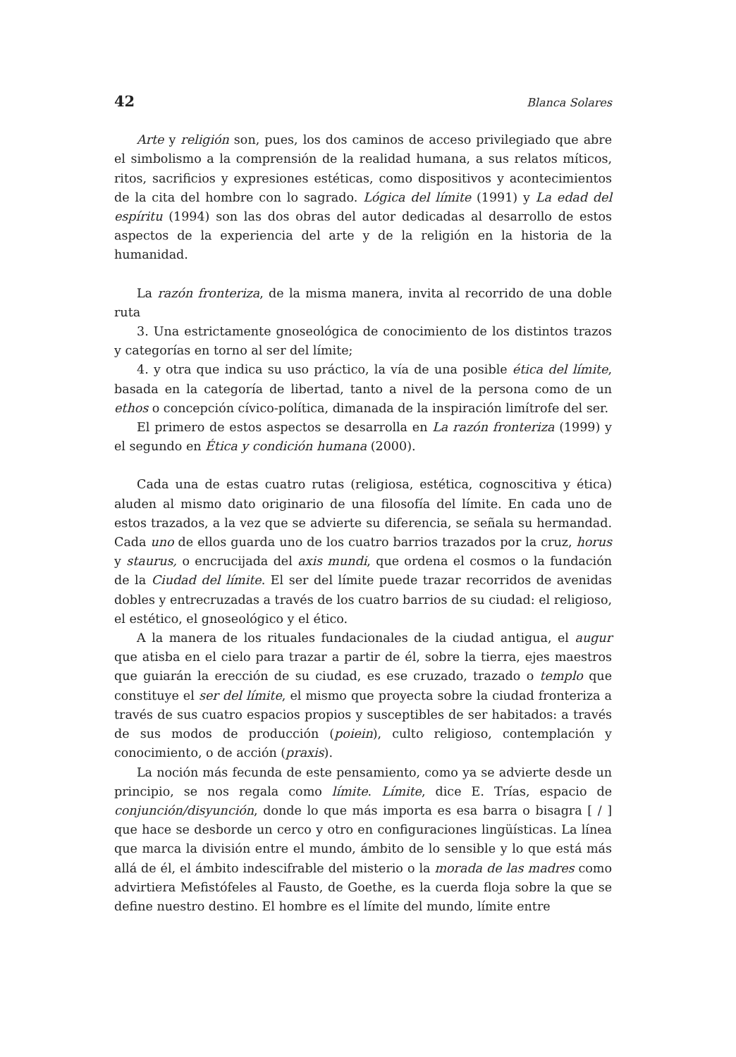42 Blanca Solares
Arte y religión son, pues, los dos caminos de acceso privilegiado que abre el simbolismo a la comprensión de la realidad humana, a sus relatos míticos, ritos, sacrificios y expresiones estéticas, como dispositivos y acontecimientos de la cita del hombre con lo sagrado. Lógica del límite (1991) y La edad del espíritu (1994) son las dos obras del autor dedicadas al desarrollo de estos aspectos de la experiencia del arte y de la religión en la historia de la humanidad.
La razón fronteriza, de la misma manera, invita al recorrido de una doble ruta
3. Una estrictamente gnoseológica de conocimiento de los distintos trazos y categorías en torno al ser del límite;
4. y otra que indica su uso práctico, la vía de una posible ética del límite, basada en la categoría de libertad, tanto a nivel de la persona como de un ethos o concepción cívico-política, dimanada de la inspiración limítrofe del ser.
El primero de estos aspectos se desarrolla en La razón fronteriza (1999) y el segundo en Ética y condición humana (2000).
Cada una de estas cuatro rutas (religiosa, estética, cognoscitiva y ética) aluden al mismo dato originario de una filosofía del límite. En cada uno de estos trazados, a la vez que se advierte su diferencia, se señala su hermandad. Cada uno de ellos guarda uno de los cuatro barrios trazados por la cruz, horus y staurus, o encrucijada del axis mundi, que ordena el cosmos o la fundación de la Ciudad del límite. El ser del límite puede trazar recorridos de avenidas dobles y entrecruzadas a través de los cuatro barrios de su ciudad: el religioso, el estético, el gnoseológico y el ético.
A la manera de los rituales fundacionales de la ciudad antigua, el augur que atisba en el cielo para trazar a partir de él, sobre la tierra, ejes maestros que guiarán la erección de su ciudad, es ese cruzado, trazado o templo que constituye el ser del límite, el mismo que proyecta sobre la ciudad fronteriza a través de sus cuatro espacios propios y susceptibles de ser habitados: a través de sus modos de producción (poiein), culto religioso, contemplación y conocimiento, o de acción (praxis).
La noción más fecunda de este pensamiento, como ya se advierte desde un principio, se nos regala como límite. Límite, dice E. Trías, espacio de conjunción/disyunción, donde lo que más importa es esa barra o bisagra [ / ] que hace se desborde un cerco y otro en configuraciones lingüísticas. La línea que marca la división entre el mundo, ámbito de lo sensible y lo que está más allá de él, el ámbito indescifrable del misterio o la morada de las madres como advirtiera Mefistófeles al Fausto, de Goethe, es la cuerda floja sobre la que se define nuestro destino. El hombre es el límite del mundo, límite entre